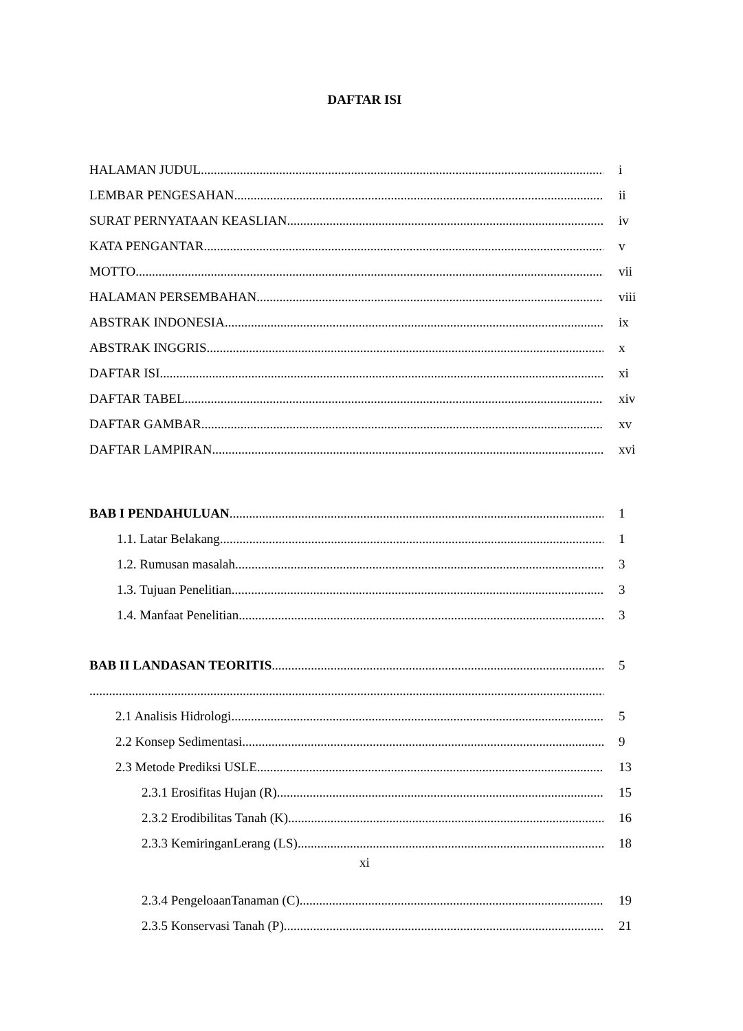DAFTAR ISI
HALAMAN JUDUL i
LEMBAR PENGESAHAN ii
SURAT PERNYATAAN KEASLIAN iv
KATA PENGANTAR v
MOTTO vii
HALAMAN PERSEMBAHAN viii
ABSTRAK INDONESIA ix
ABSTRAK INGGRIS x
DAFTAR ISI xi
DAFTAR TABEL xiv
DAFTAR GAMBAR xv
DAFTAR LAMPIRAN xvi
BAB I PENDAHULUAN 1
1.1. Latar Belakang 1
1.2. Rumusan masalah 3
1.3. Tujuan Penelitian 3
1.4. Manfaat Penelitian 3
BAB II LANDASAN TEORITIS 5
2.1 Analisis Hidrologi 5
2.2 Konsep Sedimentasi 9
2.3 Metode Prediksi USLE 13
2.3.1 Erosifitas Hujan (R) 15
2.3.2 Erodibilitas Tanah (K) 16
2.3.3 KemiringanLerang (LS) 18
xi
2.3.4 PengeloaanTanaman (C) 19
2.3.5 Konservasi Tanah (P) 21